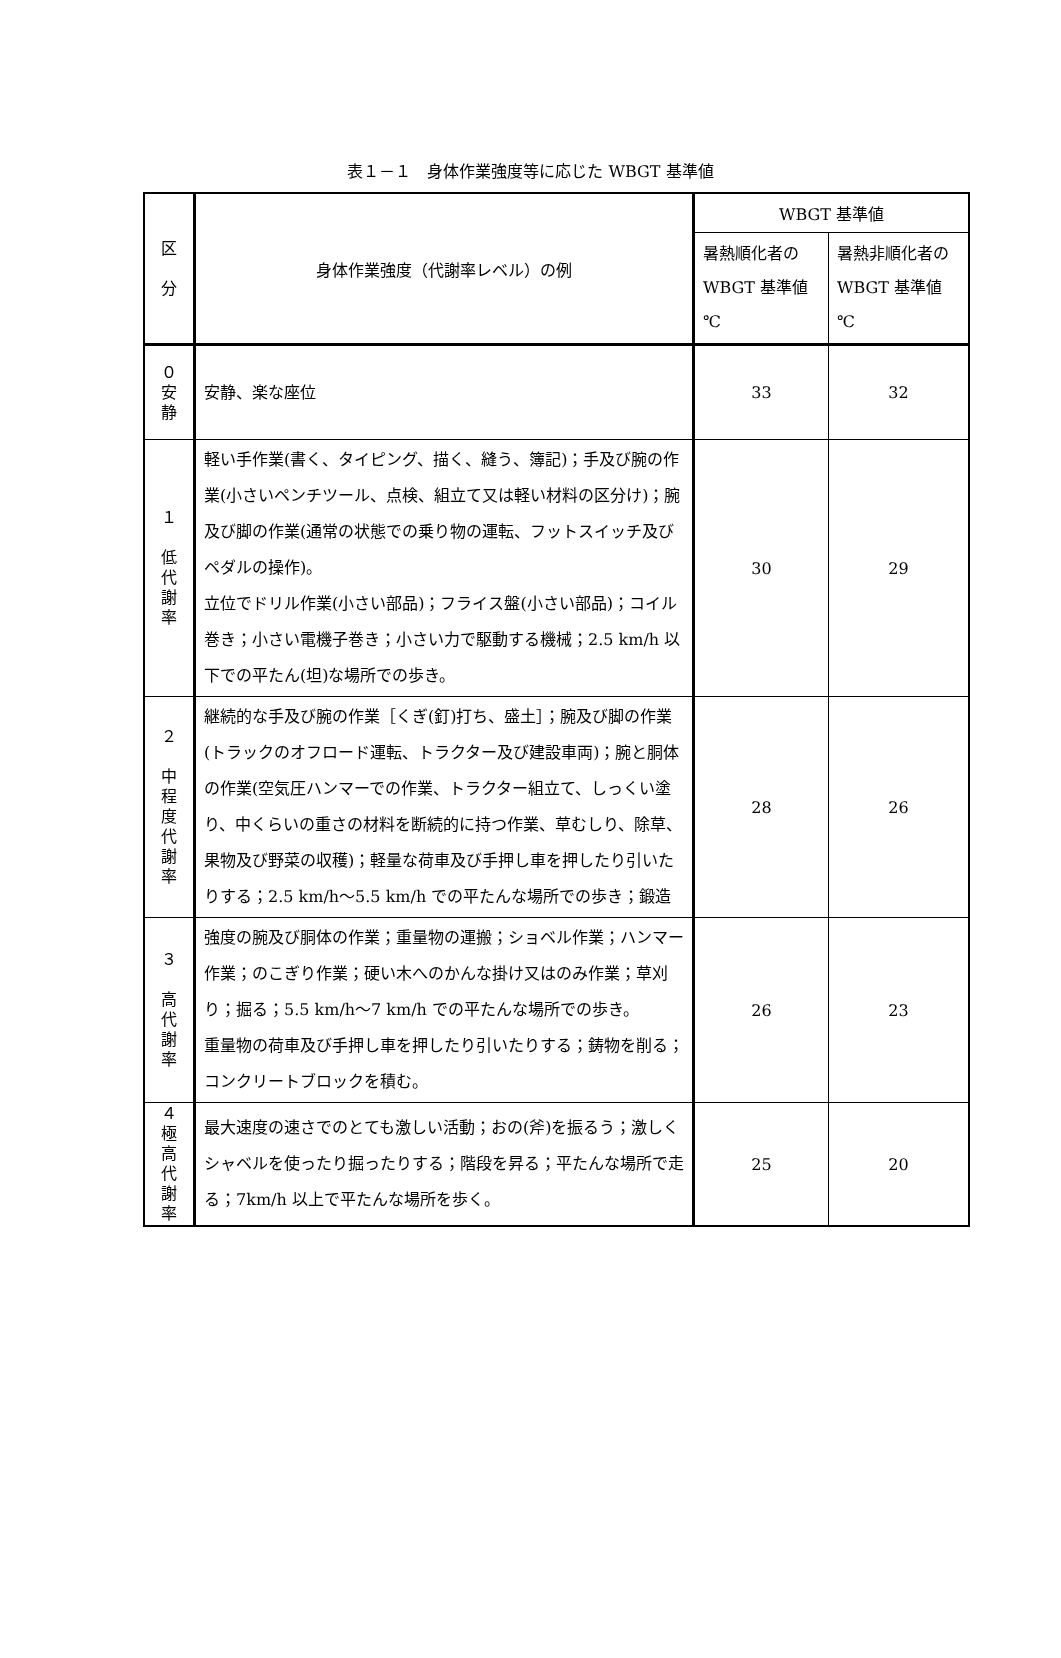表１－１　身体作業強度等に応じた WBGT 基準値
| 区 分 | 身体作業強度（代謝率レベル）の例 | WBGT 基準値 | |
| --- | --- | --- | --- |
| | | 暑熱順化者の WBGT 基準値 ℃ | 暑熱非順化者の WBGT 基準値 ℃ |
| ０ 安 静 | 安静、楽な座位 | 33 | 32 |
| １ 低 代 謝 率 | 軽い手作業(書く、タイピング、描く、縫う、簿記)；手及び腕の作業(小さいペンチツール、点検、組立て又は軽い材料の区分け)；腕及び脚の作業(通常の状態での乗り物の運転、フットスイッチ及びペダルの操作)。 立位でドリル作業(小さい部品)；フライス盤(小さい部品)；コイル巻き；小さい電機子巻き；小さい力で駆動する機械；2.5 km/h 以下での平たん(坦)な場所での歩き。 | 30 | 29 |
| ２ 中 程 度 代 謝 率 | 継続的な手及び腕の作業［くぎ(釘)打ち、盛土］；腕及び脚の作業(トラックのオフロード運転、トラクター及び建設車両)；腕と胴体の作業(空気圧ハンマーでの作業、トラクター組立て、しっくい塗り、中くらいの重さの材料を断続的に持つ作業、草むしり、除草、果物及び野菜の収穫)；軽量な荷車及び手押し車を押したり引いたりする；2.5 km/h～5.5 km/h での平たんな場所での歩き；鍛造 | 28 | 26 |
| ３ 高 代 謝 率 | 強度の腕及び胴体の作業；重量物の運搬；ショベル作業；ハンマー作業；のこぎり作業；硬い木へのかんな掛け又はのみ作業；草刈り；掘る；5.5 km/h～7 km/h での平たんな場所での歩き。 重量物の荷車及び手押し車を押したり引いたりする；鋳物を削る；コンクリートブロックを積む。 | 26 | 23 |
| ４ 極 高 代 謝 率 | 最大速度の速さでのとても激しい活動；おの(斧)を振るう；激しくシャベルを使ったり掘ったりする；階段を昇る；平たんな場所で走る；7km/h 以上で平たんな場所を歩く。 | 25 | 20 |